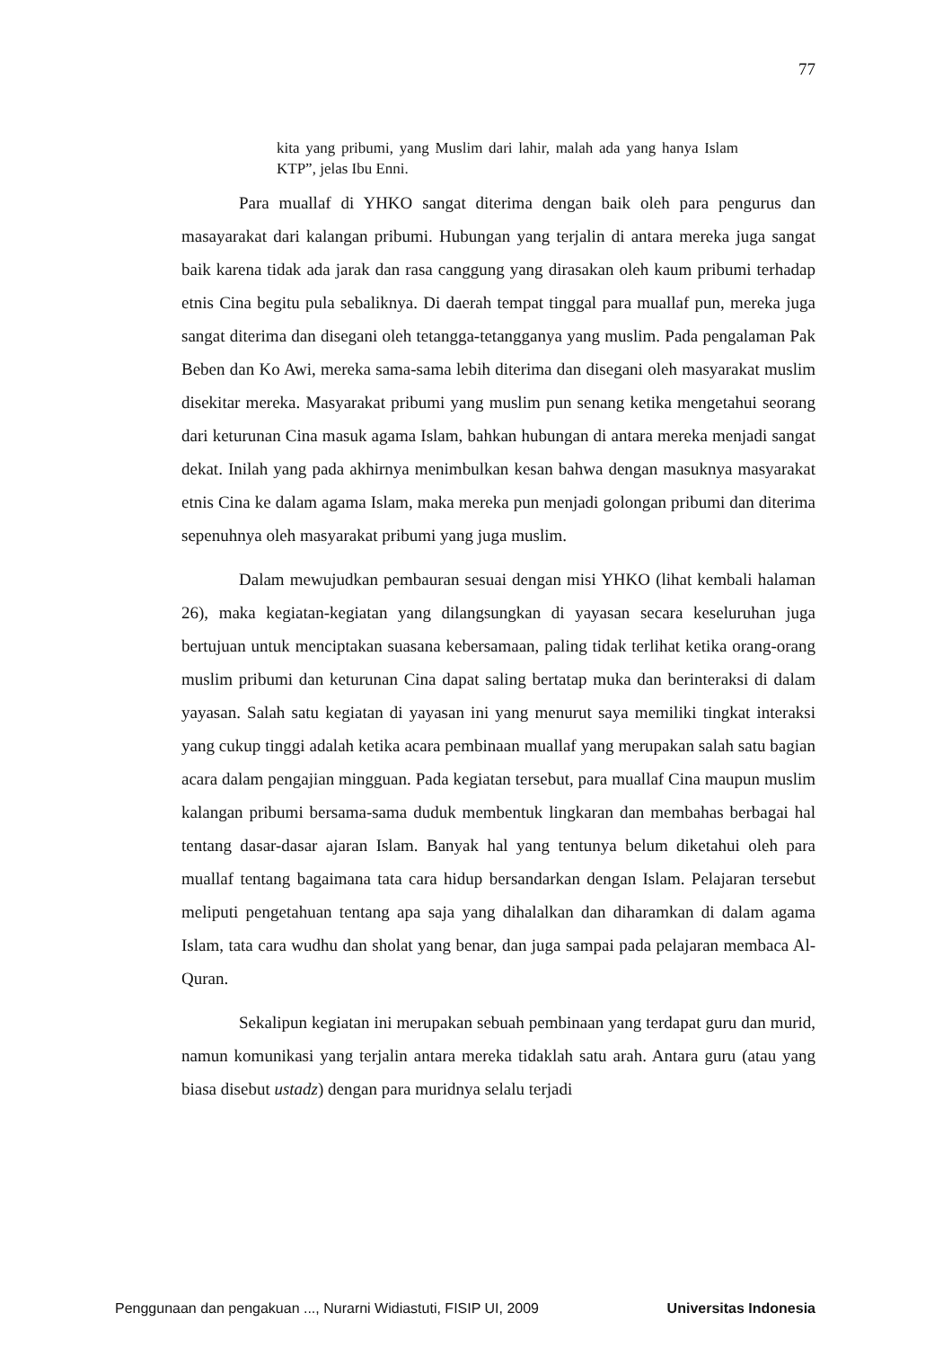77
kita yang pribumi, yang Muslim dari lahir, malah ada yang hanya Islam KTP”, jelas Ibu Enni.
Para muallaf di YHKO sangat diterima dengan baik oleh para pengurus dan masayarakat dari kalangan pribumi. Hubungan yang terjalin di antara mereka juga sangat baik karena tidak ada jarak dan rasa canggung yang dirasakan oleh kaum pribumi terhadap etnis Cina begitu pula sebaliknya. Di daerah tempat tinggal para muallaf pun, mereka juga sangat diterima dan disegani oleh tetangga-tetangganya yang muslim. Pada pengalaman Pak Beben dan Ko Awi, mereka sama-sama lebih diterima dan disegani oleh masyarakat muslim disekitar mereka. Masyarakat pribumi yang muslim pun senang ketika mengetahui seorang dari keturunan Cina masuk agama Islam, bahkan hubungan di antara mereka menjadi sangat dekat. Inilah yang pada akhirnya menimbulkan kesan bahwa dengan masuknya masyarakat etnis Cina ke dalam agama Islam, maka mereka pun menjadi golongan pribumi dan diterima sepenuhnya oleh masyarakat pribumi yang juga muslim.
Dalam mewujudkan pembauran sesuai dengan misi YHKO (lihat kembali halaman 26), maka kegiatan-kegiatan yang dilangsungkan di yayasan secara keseluruhan juga bertujuan untuk menciptakan suasana kebersamaan, paling tidak terlihat ketika orang-orang muslim pribumi dan keturunan Cina dapat saling bertatap muka dan berinteraksi di dalam yayasan. Salah satu kegiatan di yayasan ini yang menurut saya memiliki tingkat interaksi yang cukup tinggi adalah ketika acara pembinaan muallaf yang merupakan salah satu bagian acara dalam pengajian mingguan. Pada kegiatan tersebut, para muallaf Cina maupun muslim kalangan pribumi bersama-sama duduk membentuk lingkaran dan membahas berbagai hal tentang dasar-dasar ajaran Islam. Banyak hal yang tentunya belum diketahui oleh para muallaf tentang bagaimana tata cara hidup bersandarkan dengan Islam. Pelajaran tersebut meliputi pengetahuan tentang apa saja yang dihalalkan dan diharamkan di dalam agama Islam, tata cara wudhu dan sholat yang benar, dan juga sampai pada pelajaran membaca Al-Quran.
Sekalipun kegiatan ini merupakan sebuah pembinaan yang terdapat guru dan murid, namun komunikasi yang terjalin antara mereka tidaklah satu arah. Antara guru (atau yang biasa disebut ustadz) dengan para muridnya selalu terjadi
Penggunaan dan pengakuan ..., Nurarni Widiastuti, FISIP UI, 2009 Universitas Indonesia